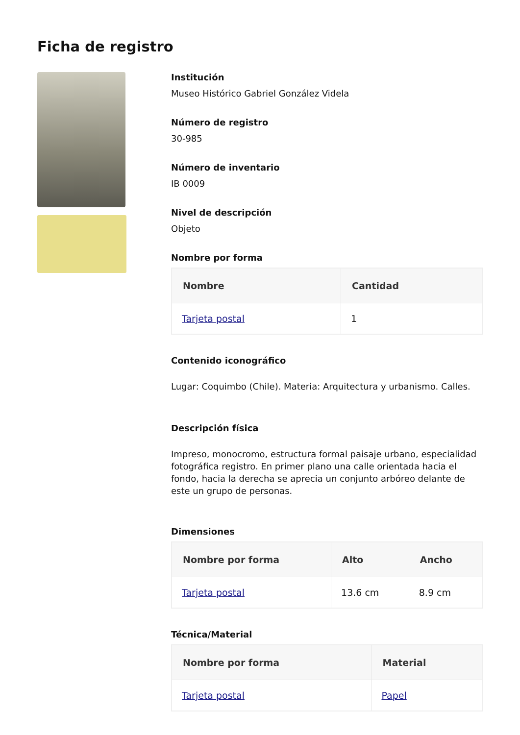Ficha de registro
Institución
Museo Histórico Gabriel González Videla
Número de registro
30-985
Número de inventario
IB 0009
Nivel de descripción
Objeto
Nombre por forma
| Nombre | Cantidad |
| --- | --- |
| Tarjeta postal | 1 |
Contenido iconográfico
Lugar: Coquimbo (Chile). Materia: Arquitectura y urbanismo. Calles.
Descripción física
Impreso, monocromo, estructura formal paisaje urbano, especialidad fotográfica registro. En primer plano una calle orientada hacia el fondo, hacia la derecha se aprecia un conjunto arbóreo delante de este un grupo de personas.
Dimensiones
| Nombre por forma | Alto | Ancho |
| --- | --- | --- |
| Tarjeta postal | 13.6 cm | 8.9 cm |
Técnica/Material
| Nombre por forma | Material |
| --- | --- |
| Tarjeta postal | Papel |